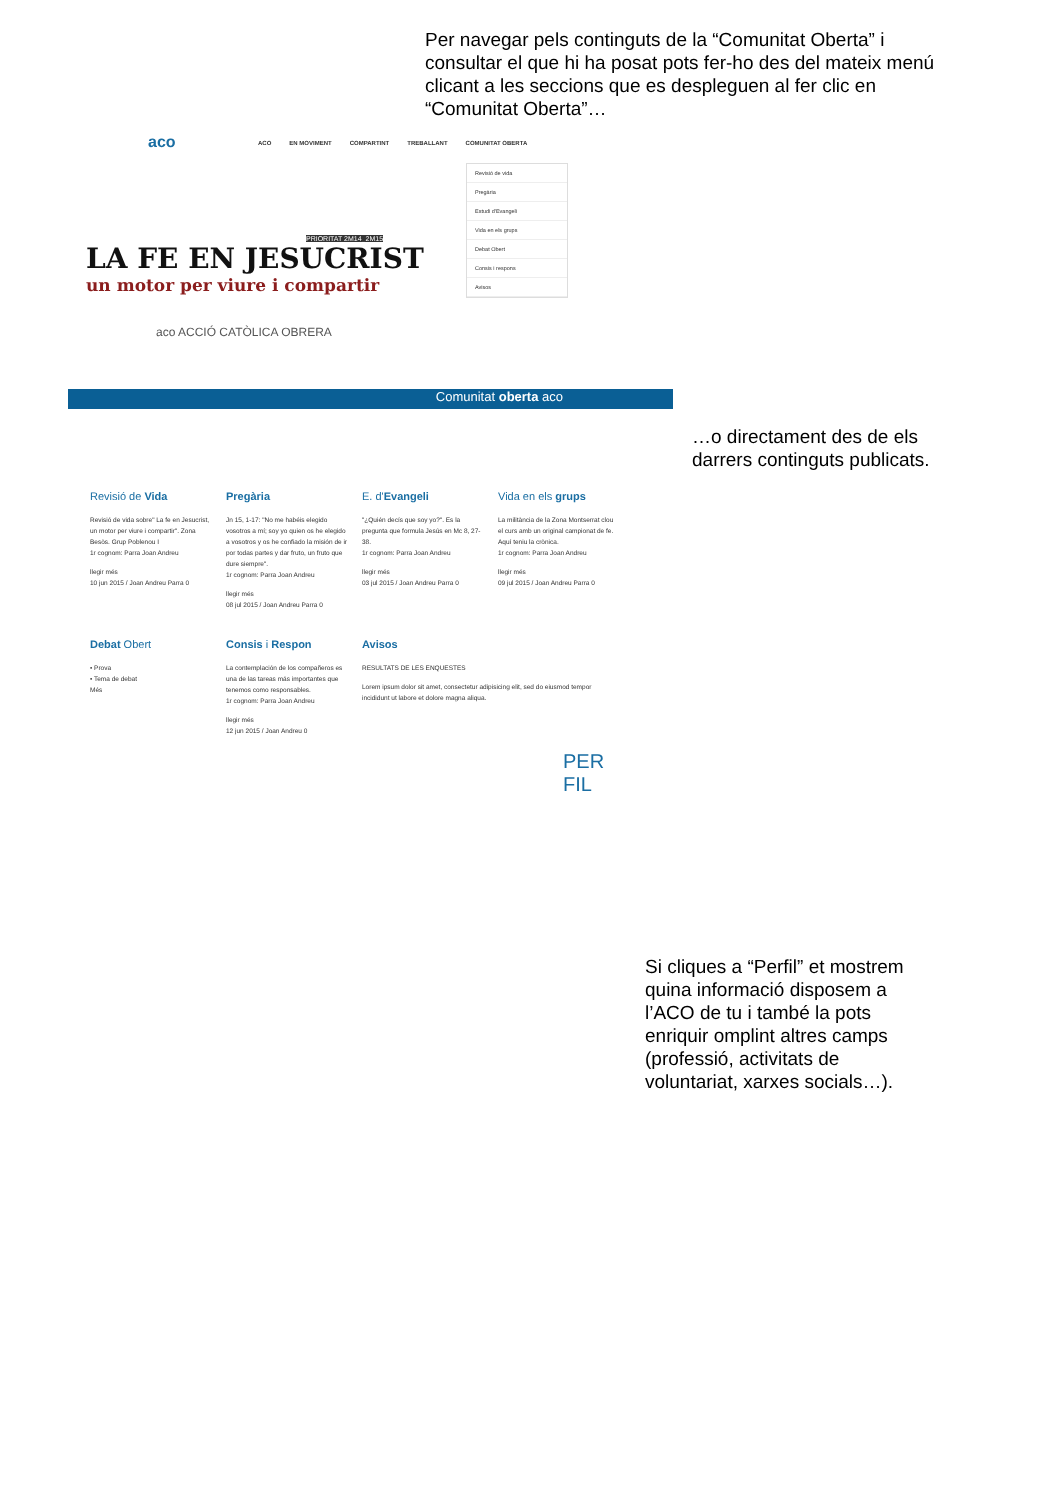Per navegar pels continguts de la “Comunitat Oberta” i consultar el que hi ha posat pots fer-ho des del mateix menú clicant a les seccions que es despleguen al fer clic en “Comunitat Oberta”…
aco
ACO EN MOVIMENT COMPARTINT TREBALLANT COMUNITAT OBERTA
Revisió de vida
Pregària
Estudi d'Evangeli
Vida en els grups
Debat Obert
Consis i respons
Avisos
PRIORITAT 2M14_2M15
LA FE EN JESUCRIST
un motor per viure i compartir
aco ACCIÓ CATÒLICA OBRERA
Comunitat oberta aco
Revisió de Vida
Revisió de vida sobre" La fe en Jesucrist, un motor per viure i compartir". Zona Besòs. Grup Poblenou I
1r cognom: Parra Joan Andreu
llegir més
10 jun 2015 / Joan Andreu Parra 0
Pregària
Jn 15, 1-17: "No me habéis elegido vosotros a mí; soy yo quien os he elegido a vosotros y os he confiado la misión de ir por todas partes y dar fruto, un fruto que dure siempre".
1r cognom: Parra Joan Andreu
llegir més
08 jul 2015 / Joan Andreu Parra 0
E. d'Evangeli
"¿Quién decís que soy yo?". Es la pregunta que formula Jesús en Mc 8, 27-38.
1r cognom: Parra Joan Andreu
llegir més
03 jul 2015 / Joan Andreu Parra 0
Vida en els grups
La militància de la Zona Montserrat clou el curs amb un original campionat de fe. Aquí teniu la crònica.
1r cognom: Parra Joan Andreu
llegir més
09 jul 2015 / Joan Andreu Parra 0
Debat Obert
• Prova
• Tema de debat
Més
Consis i Respon
La contemplación de los compañeros es una de las tareas más importantes que tenemos como responsables.
1r cognom: Parra Joan Andreu
llegir més
12 jun 2015 / Joan Andreu 0
Avisos
RESULTATS DE LES ENQUESTES
Lorem ipsum dolor sit amet, consectetur adipisicing elit, sed do eiusmod tempor incididunt ut labore et dolore magna aliqua.
PER
FIL
…o directament des de els darrers continguts publicats.
Si cliques a “Perfil” et mostrem quina informació disposem a l’ACO de tu i també la pots enriquir omplint altres camps (professió, activitats de voluntariat, xarxes socials…).